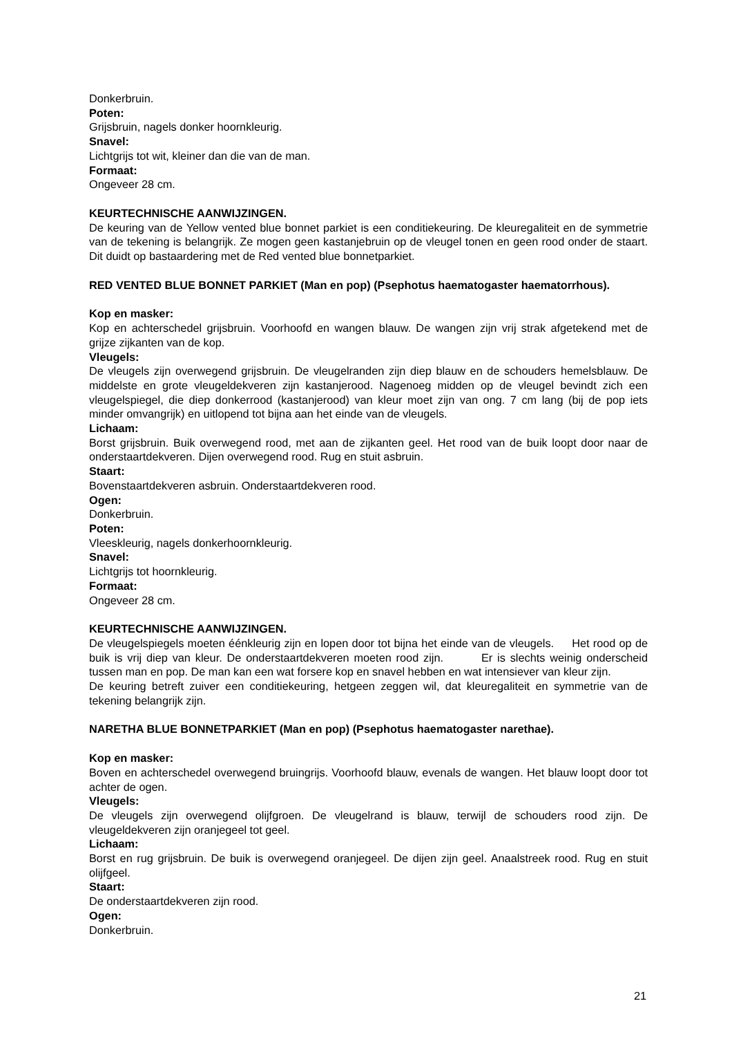Donkerbruin.
Poten:
Grijsbruin, nagels donker hoornkleurig.
Snavel:
Lichtgrijs tot wit, kleiner dan die van de man.
Formaat:
Ongeveer 28 cm.
KEURTECHNISCHE AANWIJZINGEN.
De keuring van de Yellow vented blue bonnet parkiet is een conditiekeuring. De kleuregaliteit en de symmetrie van de tekening is belangrijk. Ze mogen geen kastanjebruin op de vleugel tonen en geen rood onder de staart. Dit duidt op bastaardering met de Red vented blue bonnetparkiet.
RED VENTED BLUE BONNET PARKIET (Man en pop) (Psephotus haematogaster haematorrhous).
Kop en masker:
Kop en achterschedel grijsbruin. Voorhoofd en wangen blauw. De wangen zijn vrij strak afgetekend met de grijze zijkanten van de kop.
Vleugels:
De vleugels zijn overwegend grijsbruin. De vleugelranden zijn diep blauw en de schouders hemelsblauw. De middelste en grote vleugeldekveren zijn kastanjerood. Nagenoeg midden op de vleugel bevindt zich een vleugelspiegel, die diep donkerrood (kastanjerood) van kleur moet zijn van ong. 7 cm lang (bij de pop iets minder omvangrijk) en uitlopend tot bijna aan het einde van de vleugels.
Lichaam:
Borst grijsbruin. Buik overwegend rood, met aan de zijkanten geel. Het rood van de buik loopt door naar de onderstaartdekveren. Dijen overwegend rood. Rug en stuit asbruin.
Staart:
Bovenstaartdekveren asbruin. Onderstaartdekveren rood.
Ogen:
Donkerbruin.
Poten:
Vleeskleurig, nagels donkerhoornkleurig.
Snavel:
Lichtgrijs tot hoornkleurig.
Formaat:
Ongeveer 28 cm.
KEURTECHNISCHE AANWIJZINGEN.
De vleugelspiegels moeten éénkleurig zijn en lopen door tot bijna het einde van de vleugels. Het rood op de buik is vrij diep van kleur. De onderstaartdekveren moeten rood zijn. Er is slechts weinig onderscheid tussen man en pop. De man kan een wat forsere kop en snavel hebben en wat intensiever van kleur zijn.
De keuring betreft zuiver een conditiekeuring, hetgeen zeggen wil, dat kleuregaliteit en symmetrie van de tekening belangrijk zijn.
NARETHA BLUE BONNETPARKIET (Man en pop) (Psephotus haematogaster narethae).
Kop en masker:
Boven en achterschedel overwegend bruingrijs. Voorhoofd blauw, evenals de wangen. Het blauw loopt door tot achter de ogen.
Vleugels:
De vleugels zijn overwegend olijfgroen. De vleugelrand is blauw, terwijl de schouders rood zijn. De vleugeldekveren zijn oranjegeel tot geel.
Lichaam:
Borst en rug grijsbruin. De buik is overwegend oranjegeel. De dijen zijn geel. Anaalstreek rood. Rug en stuit olijfgeel.
Staart:
De onderstaartdekveren zijn rood.
Ogen:
Donkerbruin.
21